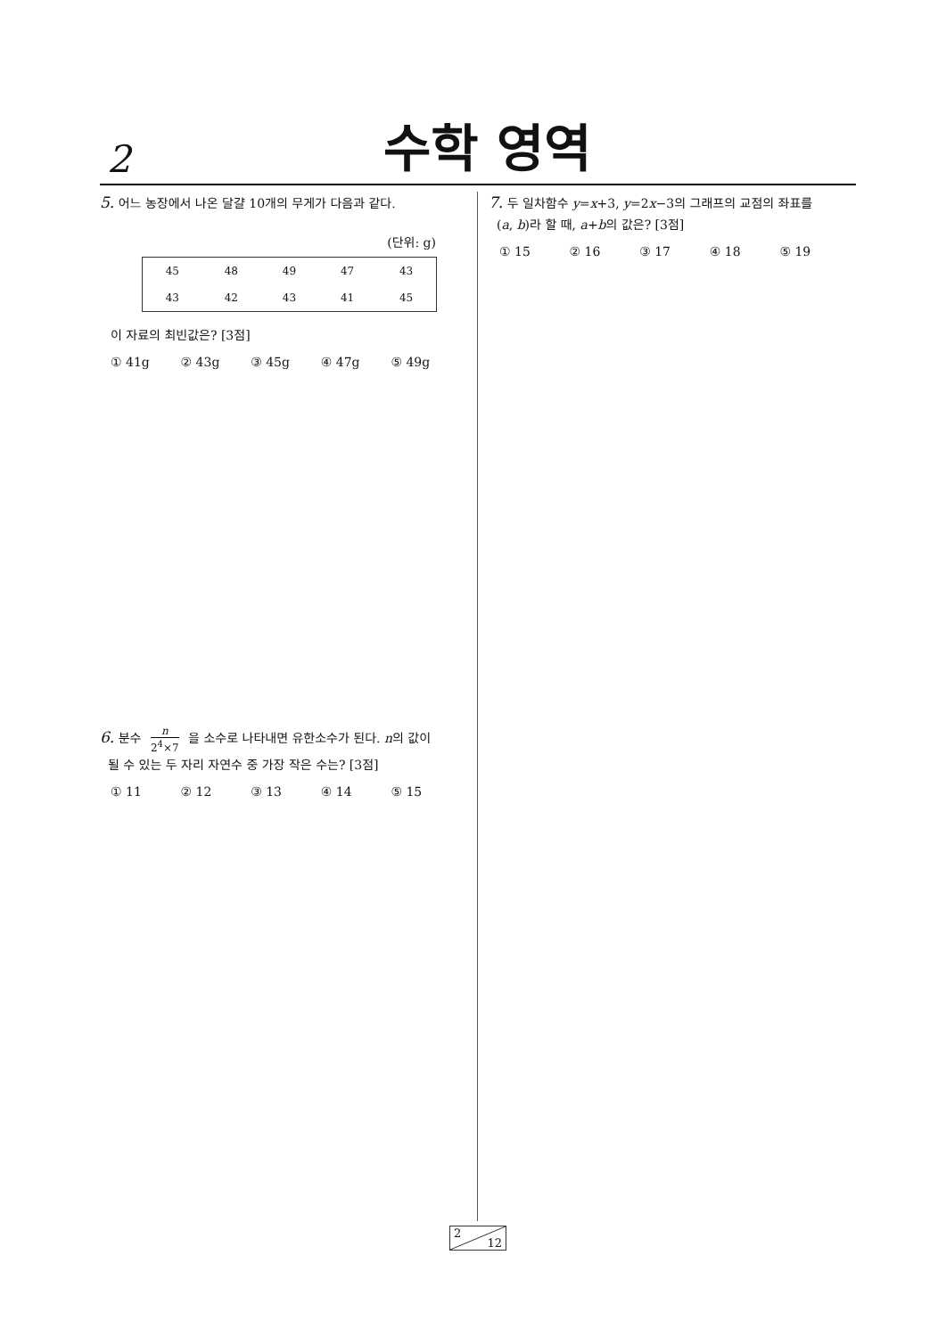2 수학 영역
5. 어느 농장에서 나온 달걀 10개의 무게가 다음과 같다.
(단위: g)
| 45 | 48 | 49 | 47 | 43 |
| 43 | 42 | 43 | 41 | 45 |
이 자료의 최빈값은? [3점]
① 41g ② 43g ③ 45g ④ 47g ⑤ 49g
6. 분수 n 2<sup>4</sup>×7 을 소수로 나타내면 유한소수가 된다. n의 값이
될 수 있는 두 자리 자연수 중 가장 작은 수는? [3점]
① 11 ② 12 ③ 13 ④ 14 ⑤ 15
7. 두 일차함수 y=x+3, y=2x−3의 그래프의 교점의 좌표를
(a, b)라 할 때, a+b의 값은? [3점]
① 15 ② 16 ③ 17 ④ 18 ⑤ 19
2
12